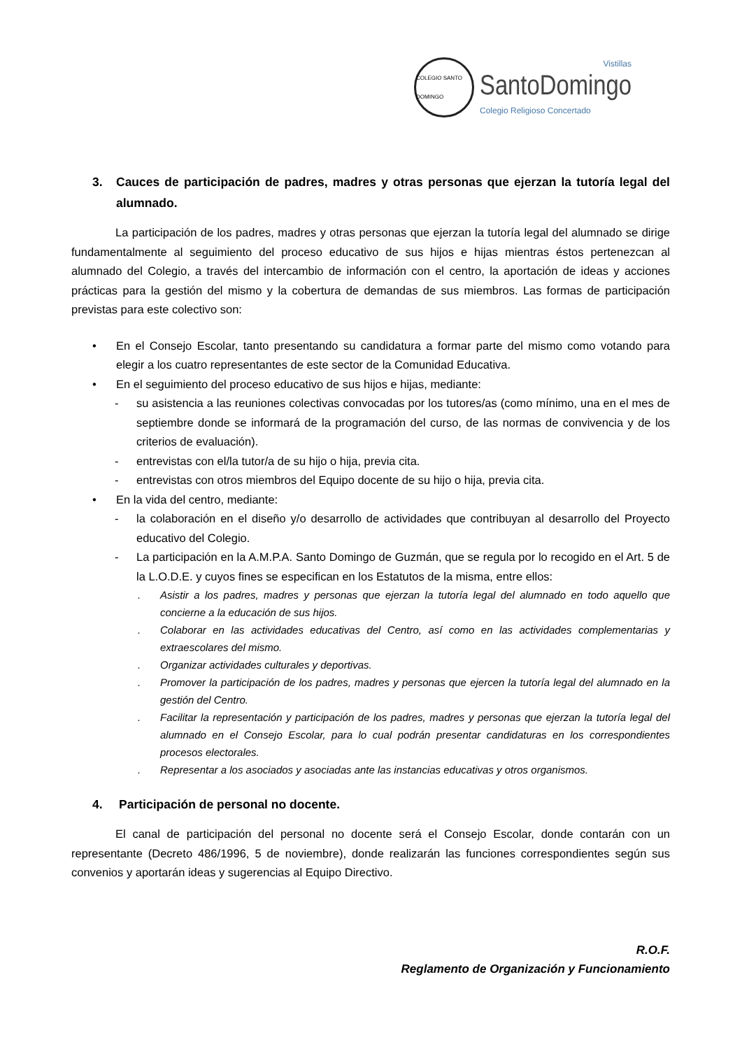COLEGIO SANTO DOMINGO
Vistillas
SantoDomingo
Colegio Religioso Concertado
3. Cauces de participación de padres, madres y otras personas que ejerzan la tutoría legal del alumnado.
La participación de los padres, madres y otras personas que ejerzan la tutoría legal del alumnado se dirige fundamentalmente al seguimiento del proceso educativo de sus hijos e hijas mientras éstos pertenezcan al alumnado del Colegio, a través del intercambio de información con el centro, la aportación de ideas y acciones prácticas para la gestión del mismo y la cobertura de demandas de sus miembros. Las formas de participación previstas para este colectivo son:
• En el Consejo Escolar, tanto presentando su candidatura a formar parte del mismo como votando para elegir a los cuatro representantes de este sector de la Comunidad Educativa.
• En el seguimiento del proceso educativo de sus hijos e hijas, mediante:
- su asistencia a las reuniones colectivas convocadas por los tutores/as (como mínimo, una en el mes de septiembre donde se informará de la programación del curso, de las normas de convivencia y de los criterios de evaluación).
- entrevistas con el/la tutor/a de su hijo o hija, previa cita.
- entrevistas con otros miembros del Equipo docente de su hijo o hija, previa cita.
• En la vida del centro, mediante:
- la colaboración en el diseño y/o desarrollo de actividades que contribuyan al desarrollo del Proyecto educativo del Colegio.
- La participación en la A.M.P.A. Santo Domingo de Guzmán, que se regula por lo recogido en el Art. 5 de la L.O.D.E. y cuyos fines se especifican en los Estatutos de la misma, entre ellos:
. Asistir a los padres, madres y personas que ejerzan la tutoría legal del alumnado en todo aquello que concierne a la educación de sus hijos.
. Colaborar en las actividades educativas del Centro, así como en las actividades complementarias y extraescolares del mismo.
. Organizar actividades culturales y deportivas.
. Promover la participación de los padres, madres y personas que ejercen la tutoría legal del alumnado en la gestión del Centro.
. Facilitar la representación y participación de los padres, madres y personas que ejerzan la tutoría legal del alumnado en el Consejo Escolar, para lo cual podrán presentar candidaturas en los correspondientes procesos electorales.
. Representar a los asociados y asociadas ante las instancias educativas y otros organismos.
4. Participación de personal no docente.
El canal de participación del personal no docente será el Consejo Escolar, donde contarán con un representante (Decreto 486/1996, 5 de noviembre), donde realizarán las funciones correspondientes según sus convenios y aportarán ideas y sugerencias al Equipo Directivo.
R.O.F.
Reglamento de Organización y Funcionamiento